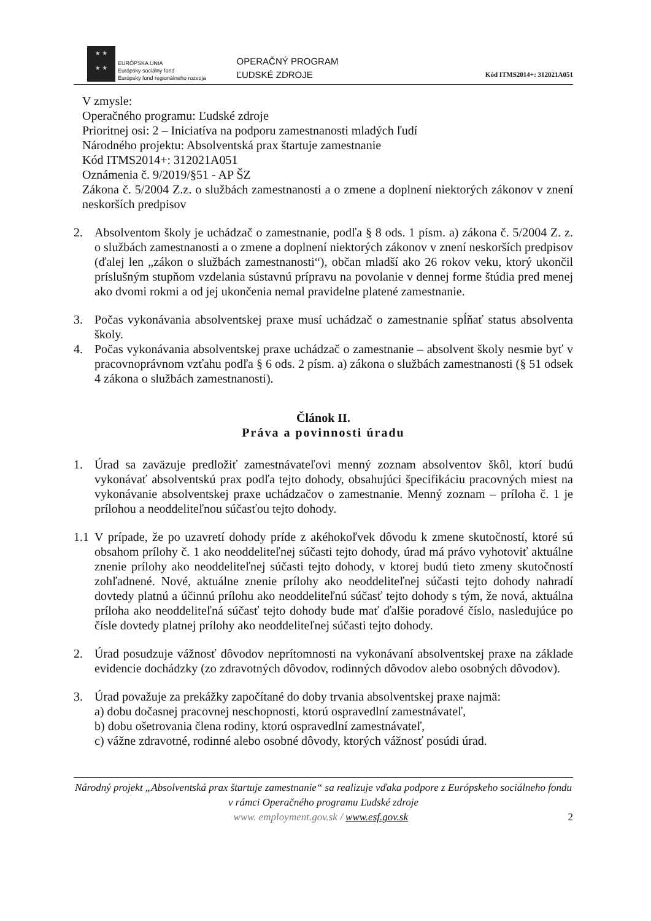★ ★
★ ★
EURÓPSKA ÚNIA
Európsky sociálny fond
Európsky fond regionálneho rozvoja
OPERAČNÝ PROGRAM
ĽUDSKÉ ZDROJE
Kód ITMS2014+: 312021A051
V zmysle:
Operačného programu: Ľudské zdroje
Prioritnej osi: 2 – Iniciatíva na podporu zamestnanosti mladých ľudí
Národného projektu: Absolventská prax štartuje zamestnanie
Kód ITMS2014+: 312021A051
Oznámenia č. 9/2019/§51 - AP ŠZ
Zákona č. 5/2004 Z.z. o službách zamestnanosti a o zmene a doplnení niektorých zákonov v znení neskorších predpisov
2. Absolventom školy je uchádzač o zamestnanie, podľa § 8 ods. 1 písm. a) zákona č. 5/2004 Z. z. o službách zamestnanosti a o zmene a doplnení niektorých zákonov v znení neskorších predpisov (ďalej len „zákon o službách zamestnanosti“), občan mladší ako 26 rokov veku, ktorý ukončil príslušným stupňom vzdelania sústavnú prípravu na povolanie v dennej forme štúdia pred menej ako dvomi rokmi a od jej ukončenia nemal pravidelne platené zamestnanie.
3. Počas vykonávania absolventskej praxe musí uchádzač o zamestnanie spĺňať status absolventa školy.
4. Počas vykonávania absolventskej praxe uchádzač o zamestnanie – absolvent školy nesmie byť v pracovnoprávnom vzťahu podľa § 6 ods. 2 písm. a) zákona o službách zamestnanosti (§ 51 odsek 4 zákona o službách zamestnanosti).
Článok II.
Práva a povinnosti úradu
1. Úrad sa zaväzuje predložiť zamestnávateľovi menný zoznam absolventov škôl, ktorí budú vykonávať absolventskú prax podľa tejto dohody, obsahujúci špecifikáciu pracovných miest na vykonávanie absolventskej praxe uchádzačov o zamestnanie. Menný zoznam – príloha č. 1 je prílohou a neoddeliteľnou súčasťou tejto dohody.
1.1
V prípade, že po uzavretí dohody príde z akéhokoľvek dôvodu k zmene skutočností, ktoré sú obsahom prílohy č. 1 ako neoddeliteľnej súčasti tejto dohody, úrad má právo vyhotoviť aktuálne znenie prílohy ako neoddeliteľnej súčasti tejto dohody, v ktorej budú tieto zmeny skutočností zohľadnené. Nové, aktuálne znenie prílohy ako neoddeliteľnej súčasti tejto dohody nahradí dovtedy platnú a účinnú prílohu ako neoddeliteľnú súčasť tejto dohody s tým, že nová, aktuálna príloha ako neoddeliteľná súčasť tejto dohody bude mať ďalšie poradové číslo, nasledujúce po čísle dovtedy platnej prílohy ako neoddeliteľnej súčasti tejto dohody.
2. Úrad posudzuje vážnosť dôvodov neprítomnosti na vykonávaní absolventskej praxe na základe evidencie dochádzky (zo zdravotných dôvodov, rodinných dôvodov alebo osobných dôvodov).
3. Úrad považuje za prekážky započítané do doby trvania absolventskej praxe najmä:
a) dobu dočasnej pracovnej neschopnosti, ktorú ospravedlní zamestnávateľ,
b) dobu ošetrovania člena rodiny, ktorú ospravedlní zamestnávateľ,
c) vážne zdravotné, rodinné alebo osobné dôvody, ktorých vážnosť posúdi úrad.
Národný projekt „Absolventská prax štartuje zamestnanie“ sa realizuje vďaka podpore z Európskeho sociálneho fondu v rámci Operačného programu Ľudské zdroje
www. employment.gov.sk / www.esf.gov.sk 2